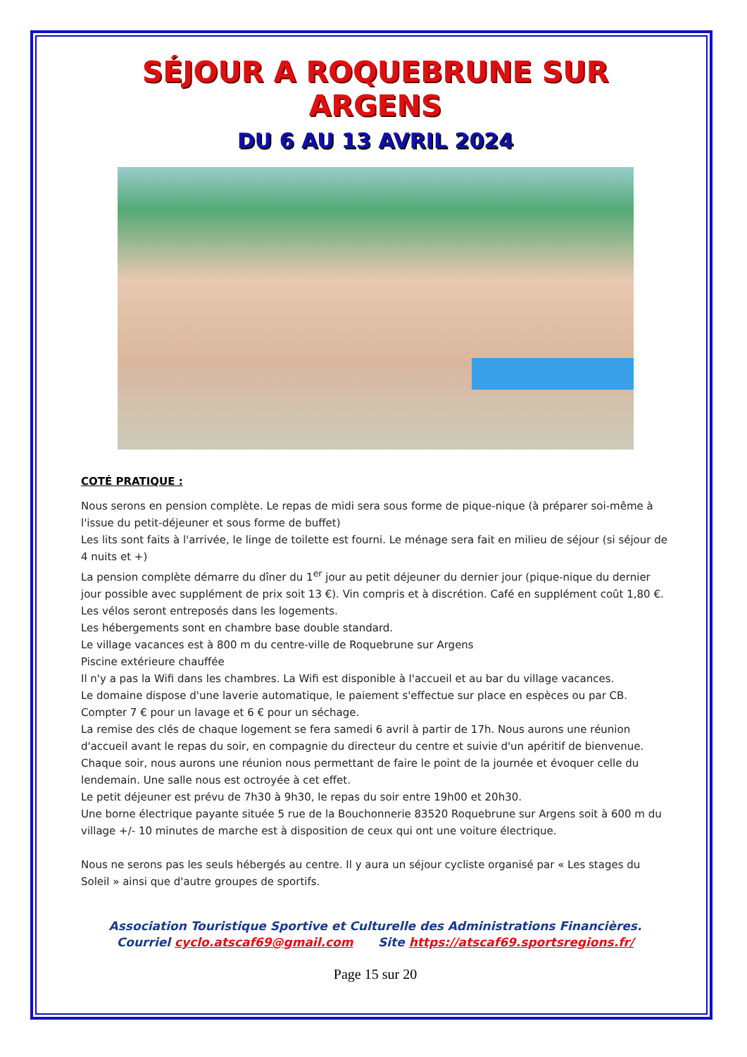SÉJOUR A ROQUEBRUNE SUR ARGENS
DU 6 AU 13 AVRIL 2024
COTÉ PRATIQUE :
Nous serons en pension complète. Le repas de midi sera sous forme de pique-nique (à préparer soi-même à l'issue du petit-déjeuner et sous forme de buffet)
Les lits sont faits à l'arrivée, le linge de toilette est fourni. Le ménage sera fait en milieu de séjour (si séjour de 4 nuits et +)
La pension complète démarre du dîner du 1<sup>er</sup> jour au petit déjeuner du dernier jour (pique-nique du dernier jour possible avec supplément de prix soit 13 €). Vin compris et à discrétion. Café en supplément coût 1,80 €.
Les vélos seront entreposés dans les logements.
Les hébergements sont en chambre base double standard.
Le village vacances est à 800 m du centre-ville de Roquebrune sur Argens
Piscine extérieure chauffée
Il n'y a pas la Wifi dans les chambres. La Wifi est disponible à l'accueil et au bar du village vacances.
Le domaine dispose d'une laverie automatique, le paiement s'effectue sur place en espèces ou par CB. Compter 7 € pour un lavage et 6 € pour un séchage.
La remise des clés de chaque logement se fera samedi 6 avril à partir de 17h. Nous aurons une réunion d'accueil avant le repas du soir, en compagnie du directeur du centre et suivie d'un apéritif de bienvenue.
Chaque soir, nous aurons une réunion nous permettant de faire le point de la journée et évoquer celle du lendemain. Une salle nous est octroyée à cet effet.
Le petit déjeuner est prévu de 7h30 à 9h30, le repas du soir entre 19h00 et 20h30.
Une borne électrique payante située 5 rue de la Bouchonnerie 83520 Roquebrune sur Argens soit à 600 m du village +/- 10 minutes de marche est à disposition de ceux qui ont une voiture électrique.
Nous ne serons pas les seuls hébergés au centre. Il y aura un séjour cycliste organisé par « Les stages du Soleil » ainsi que d'autre groupes de sportifs.
Association Touristique Sportive et Culturelle des Administrations Financières.
Courriel cyclo.atscaf69@gmail.com Site https://atscaf69.sportsregions.fr/
Page 15 sur 20